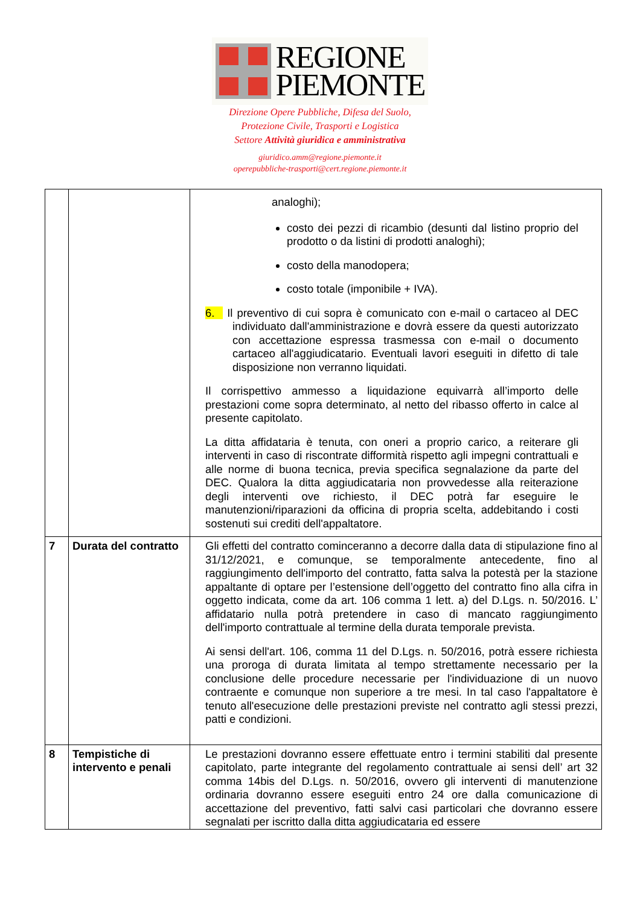REGIONE
PIEMONTE
Direzione Opere Pubbliche, Difesa del Suolo,
Protezione Civile, Trasporti e Logistica
Settore Attività giuridica e amministrativa
giuridico.amm@regione.piemonte.it
operepubbliche-trasporti@cert.regione.piemonte.it
| | | analoghi); costo dei pezzi di ricambio (desunti dal listino proprio del prodotto o da listini di prodotti analoghi); costo della manodopera; costo totale (imponibile + IVA). 6. Il preventivo di cui sopra è comunicato con e-mail o cartaceo al DEC individuato dall'amministrazione e dovrà essere da questi autorizzato con accettazione espressa trasmessa con e-mail o documento cartaceo all'aggiudicatario. Eventuali lavori eseguiti in difetto di tale disposizione non verranno liquidati. Il corrispettivo ammesso a liquidazione equivarrà all’importo delle prestazioni come sopra determinato, al netto del ribasso offerto in calce al presente capitolato. La ditta affidataria è tenuta, con oneri a proprio carico, a reiterare gli interventi in caso di riscontrate difformità rispetto agli impegni contrattuali e alle norme di buona tecnica, previa specifica segnalazione da parte del DEC. Qualora la ditta aggiudicataria non provvedesse alla reiterazione degli interventi ove richiesto, il DEC potrà far eseguire le manutenzioni/riparazioni da officina di propria scelta, addebitando i costi sostenuti sui crediti dell'appaltatore. |
| 7 | Durata del contratto | Gli effetti del contratto cominceranno a decorre dalla data di stipulazione fino al 31/12/2021, e comunque, se temporalmente antecedente, fino al raggiungimento dell'importo del contratto, fatta salva la potestà per la stazione appaltante di optare per l’estensione dell’oggetto del contratto fino alla cifra in oggetto indicata, come da art. 106 comma 1 lett. a) del D.Lgs. n. 50/2016. L’ affidatario nulla potrà pretendere in caso di mancato raggiungimento dell'importo contrattuale al termine della durata temporale prevista. Ai sensi dell'art. 106, comma 11 del D.Lgs. n. 50/2016, potrà essere richiesta una proroga di durata limitata al tempo strettamente necessario per la conclusione delle procedure necessarie per l'individuazione di un nuovo contraente e comunque non superiore a tre mesi. In tal caso l'appaltatore è tenuto all'esecuzione delle prestazioni previste nel contratto agli stessi prezzi, patti e condizioni. |
| 8 | Tempistiche di intervento e penali | Le prestazioni dovranno essere effettuate entro i termini stabiliti dal presente capitolato, parte integrante del regolamento contrattuale ai sensi dell’ art 32 comma 14bis del D.Lgs. n. 50/2016, ovvero gli interventi di manutenzione ordinaria dovranno essere eseguiti entro 24 ore dalla comunicazione di accettazione del preventivo, fatti salvi casi particolari che dovranno essere segnalati per iscritto dalla ditta aggiudicataria ed essere |